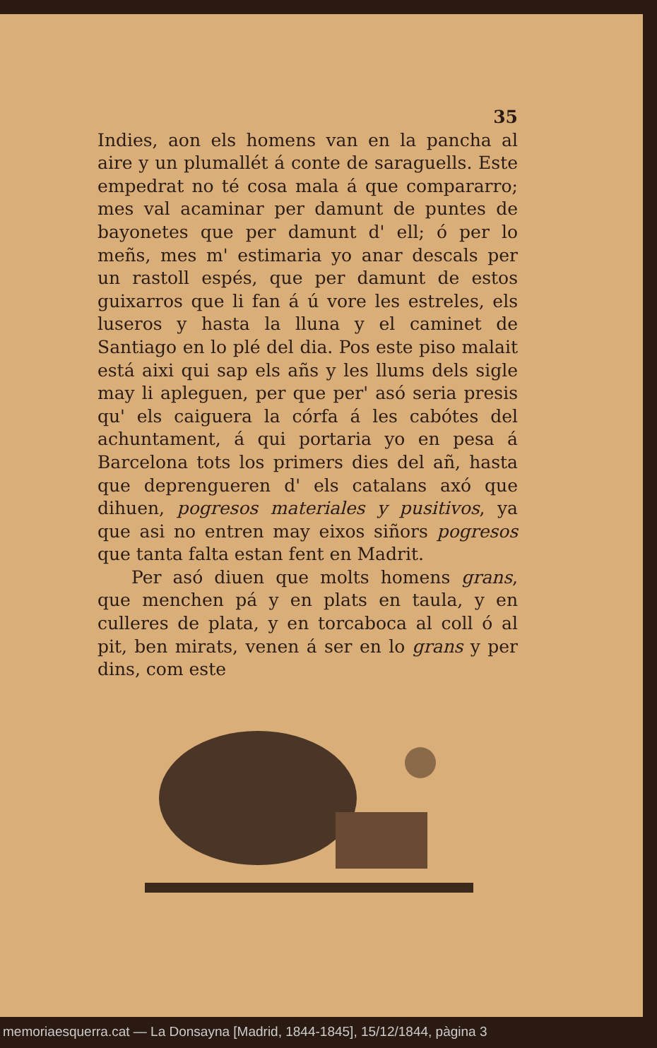35
Indies, aon els homens van en la pancha al aire y un plumallét á conte de saraguells. Este empedrat no té cosa mala á que compararro; mes val acaminar per damunt de puntes de bayonetes que per damunt d' ell; ó per lo meñs, mes m' estimaria yo anar descals per un rastoll espés, que per damunt de estos guixarros que li fan á ú vore les estreles, els luseros y hasta la lluna y el caminet de Santiago en lo plé del dia. Pos este piso malait está aixi qui sap els añs y les llums dels sigle may li apleguen, per que per' asó seria presis qu' els caiguera la córfa á les cabótes del achuntament, á qui portaria yo en pesa á Barcelona tots los primers dies del añ, hasta que deprengueren d' els catalans axó que dihuen, pogresos materiales y pusitivos, ya que asi no entren may eixos siñors pogresos que tanta falta estan fent en Madrit.
Per asó diuen que molts homens grans, que menchen pá y en plats en taula, y en culleres de plata, y en torcaboca al coll ó al pit, ben mirats, venen á ser en lo grans y per dins, com este
memoriaesquerra.cat — La Donsayna [Madrid, 1844-1845], 15/12/1844, pàgina 3